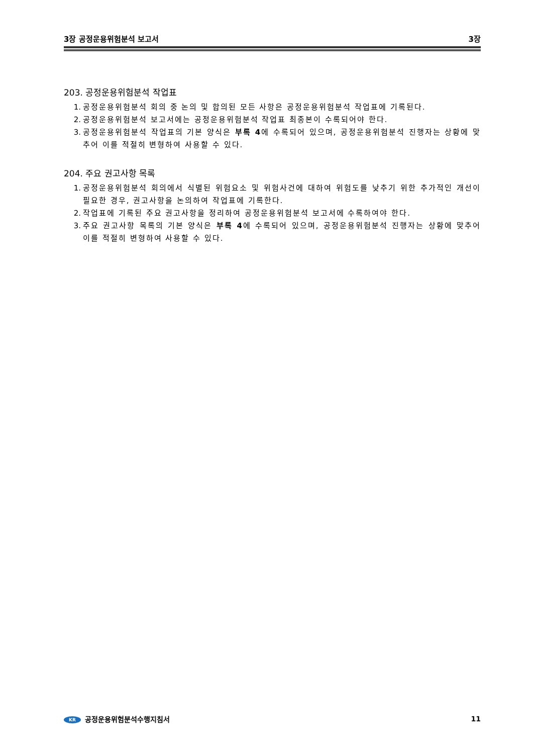3장 공정운용위험분석 보고서 3장
203. 공정운용위험분석 작업표
1. 공정운용위험분석 회의 중 논의 및 합의된 모든 사항은 공정운용위험분석 작업표에 기록된다.
2. 공정운용위험분석 보고서에는 공정운용위험분석 작업표 최종본이 수록되어야 한다.
3. 공정운용위험분석 작업표의 기본 양식은 부록 4에 수록되어 있으며, 공정운용위험분석 진행자는 상황에 맞추어 이를 적절히 변형하여 사용할 수 있다.
204. 주요 권고사항 목록
1. 공정운용위험분석 회의에서 식별된 위험요소 및 위험사건에 대하여 위험도를 낮추기 위한 추가적인 개선이 필요한 경우, 권고사항을 논의하여 작업표에 기록한다.
2. 작업표에 기록된 주요 권고사항을 정리하여 공정운용위험분석 보고서에 수록하여야 한다.
3. 주요 권고사항 목록의 기본 양식은 부록 4에 수록되어 있으며, 공정운용위험분석 진행자는 상황에 맞추어 이를 적절히 변형하여 사용할 수 있다.
KR 공정운용위험분석수행지침서 11